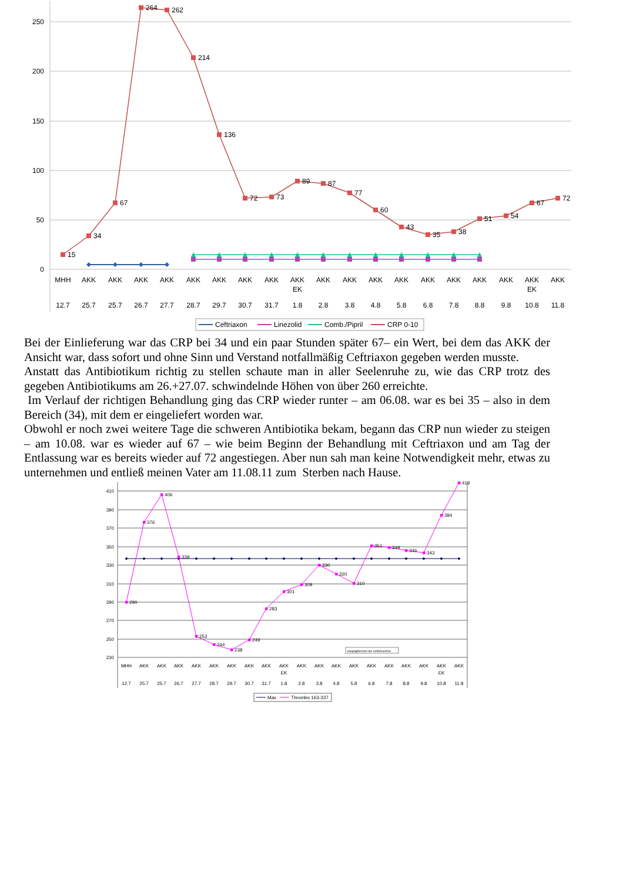250
200
150
100
50
0
15
34
67
264
262
214
136
72
73
89
87
77
60
43
35
38
51
54
67
72
MHH
AKK
AKK
AKK
AKK
AKK
AKK
AKK
AKK
AKK
EK
AKK
AKK
AKK
AKK
AKK
AKK
AKK
AKK
AKK
EK
AKK
12.7
25.7
25.7
26.7
27.7
28.7
29.7
30.7
31.7
1.8
2.8
3.8
4.8
5.8
6.8
7.8
8.8
9.8
10.8
11.8
Ceftriaxon
Linezolid
Comb./Pipril
CRP 0-10
Bei der Einlieferung war das CRP bei 34 und ein paar Stunden später 67– ein Wert, bei dem das AKK der Ansicht war, dass sofort und ohne Sinn und Verstand notfallmäßig Ceftriaxon gegeben werden musste.
Anstatt das Antibiotikum richtig zu stellen schaute man in aller Seelenruhe zu, wie das CRP trotz des gegeben Antibiotikums am 26.+27.07. schwindelnde Höhen von über 260 erreichte.
Im Verlauf der richtigen Behandlung ging das CRP wieder runter – am 06.08. war es bei 35 – also in dem Bereich (34), mit dem er eingeliefert worden war.
Obwohl er noch zwei weitere Tage die schweren Antibiotika bekam, begann das CRP nun wieder zu steigen – am 10.08. war es wieder auf 67 – wie beim Beginn der Behandlung mit Ceftriaxon und am Tag der Entlassung war es bereits wieder auf 72 angestiegen. Aber nun sah man keine Notwendigkeit mehr, etwas zu unternehmen und entließ meinen Vater am 11.08.11 zum Sterben nach Hause.
410
390
370
350
330
310
290
270
250
230
290
376
406
339
253
244
238
249
283
301
309
330
320
310
351
349
346
343
384
419
Hauptgitternetz der Größenachse
MHH
AKK
AKK
AKK
AKK
AKK
AKK
AKK
AKK
AKK
EK
AKK
AKK
AKK
AKK
AKK
AKK
AKK
AKK
AKK
EK
AKK
12.7
25.7
25.7
26.7
27.7
28.7
29.7
30.7
31.7
1.8
2.8
3.8
4.8
5.8
6.8
7.8
8.8
9.8
10.8
11.8
Max
Thrombo 163-337